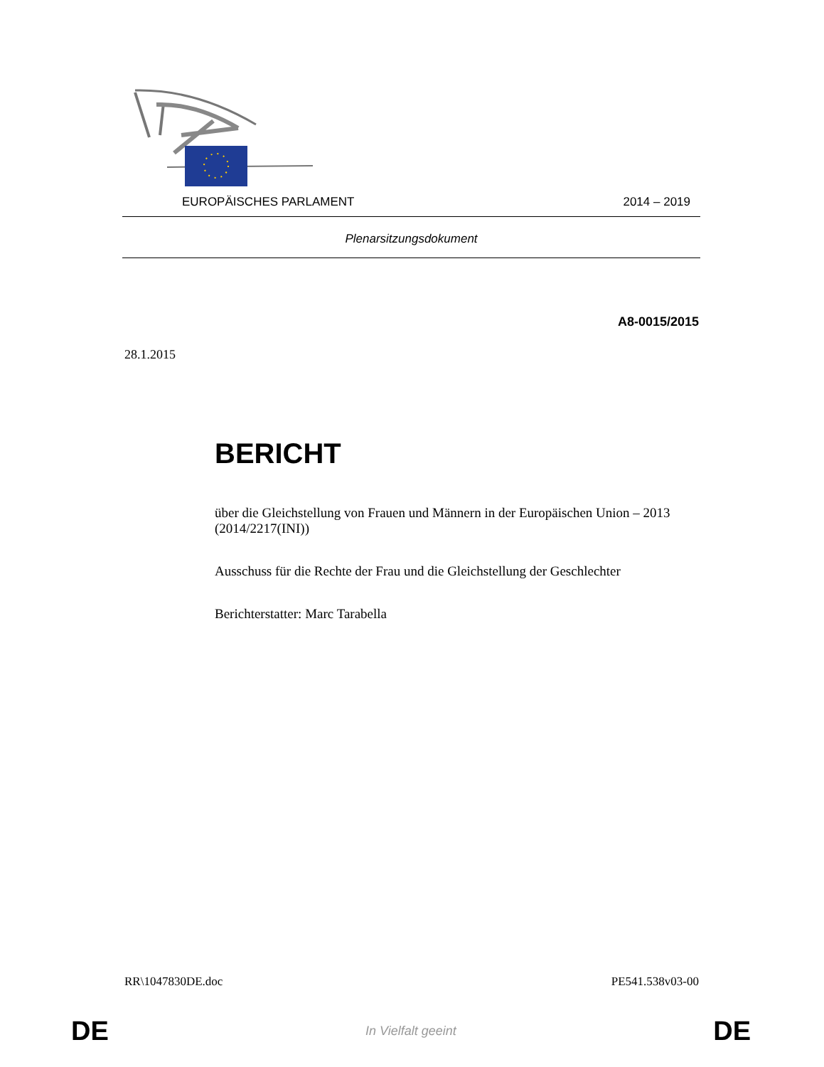EUROPÄISCHES PARLAMENT 2014 – 2019
Plenarsitzungsdokument
A8-0015/2015
28.1.2015
BERICHT
über die Gleichstellung von Frauen und Männern in der Europäischen Union – 2013
(2014/2217(INI))
Ausschuss für die Rechte der Frau und die Gleichstellung der Geschlechter
Berichterstatter: Marc Tarabella
RR\1047830DE.doc PE541.538v03-00
DE In Vielfalt geeint DE